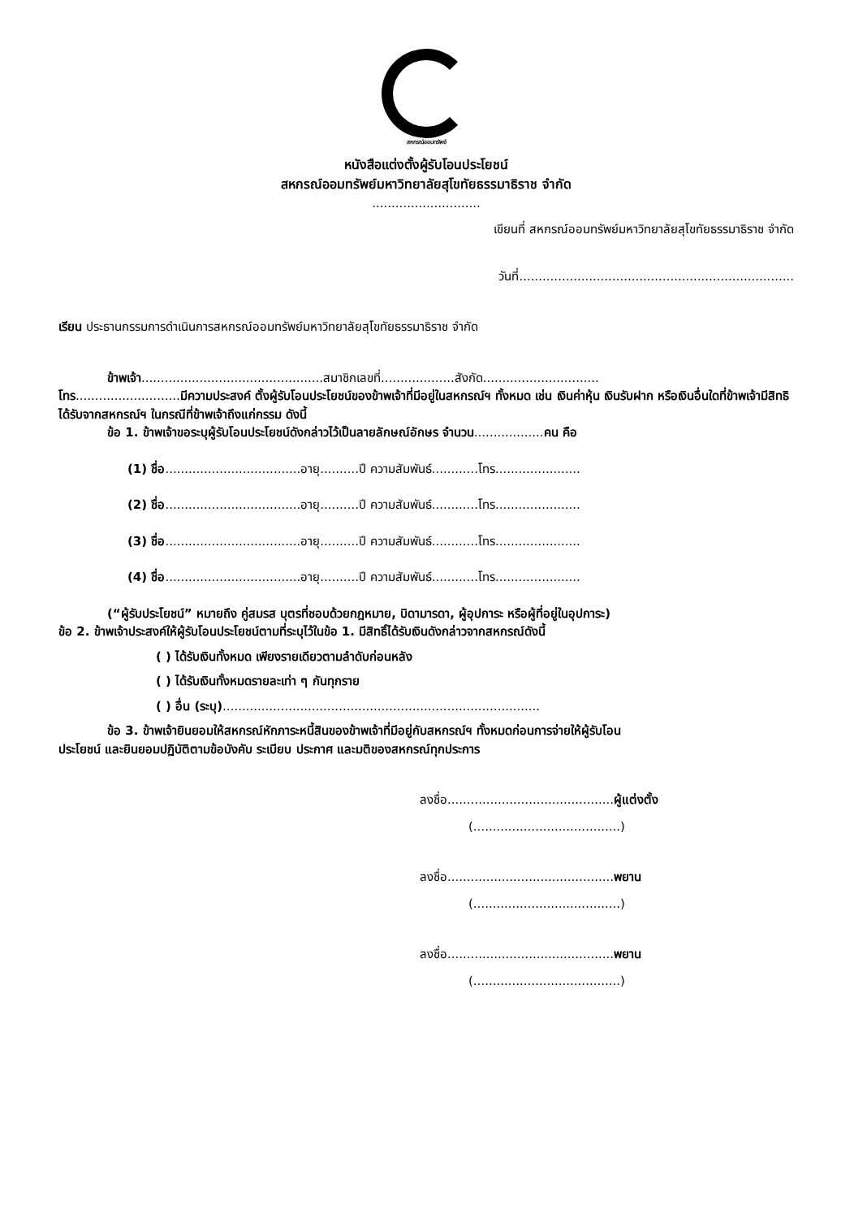สหกรณ์ออมทรัพย์
หนังสือแต่งตั้งผู้รับโอนประโยชน์
สหกรณ์ออมทรัพย์มหาวิทยาลัยสุโขทัยธรรมาธิราช จำกัด
............................
เขียนที่ สหกรณ์ออมทรัพย์มหาวิทยาลัยสุโขทัยธรรมาธิราช จำกัด
วันที่.......................................................................
เรียน ประธานกรรมการดำเนินการสหกรณ์ออมทรัพย์มหาวิทยาลัยสุโขทัยธรรมาธิราช จำกัด
ข้าพเจ้า...............................................สมาชิกเลขที่...................สังกัด..............................
โทร...........................มีความประสงค์ ตั้งผู้รับโอนประโยชน์ของข้าพเจ้าที่มีอยู่ในสหกรณ์ฯ ทั้งหมด เช่น เงินค่าหุ้น เงินรับฝาก หรือเงินอื่นใดที่ข้าพเจ้ามีสิทธิได้รับจากสหกรณ์ฯ ในกรณีที่ข้าพเจ้าถึงแก่กรรม ดังนี้
ข้อ 1. ข้าพเจ้าขอระบุผู้รับโอนประโยชน์ดังกล่าวไว้เป็นลายลักษณ์อักษร จำนวน..................คน คือ
(1) ชื่อ...................................อายุ..........ปี ความสัมพันธ์............โทร......................
(2) ชื่อ...................................อายุ..........ปี ความสัมพันธ์............โทร......................
(3) ชื่อ...................................อายุ..........ปี ความสัมพันธ์............โทร......................
(4) ชื่อ...................................อายุ..........ปี ความสัมพันธ์............โทร......................
(“ผู้รับประโยชน์” หมายถึง คู่สมรส บุตรที่ชอบด้วยกฎหมาย, บิดามารดา, ผู้อุปการะ หรือผู้ที่อยู่ในอุปการะ)
ข้อ 2. ข้าพเจ้าประสงค์ให้ผู้รับโอนประโยชน์ตามที่ระบุไว้ในข้อ 1. มีสิทธิ์ได้รับเงินดังกล่าวจากสหกรณ์ดังนี้
( ) ได้รับเงินทั้งหมด เพียงรายเดียวตามลำดับก่อนหลัง
( ) ได้รับเงินทั้งหมดรายละเท่า ๆ กันทุกราย
( ) อื่น (ระบุ)..................................................................................
ข้อ 3. ข้าพเจ้ายินยอมให้สหกรณ์หักภาระหนี้สินของข้าพเจ้าที่มีอยู่กับสหกรณ์ฯ ทั้งหมดก่อนการจ่ายให้ผู้รับโอน
ประโยชน์ และยินยอมปฏิบัติตามข้อบังคับ ระเบียบ ประกาศ และมติของสหกรณ์ทุกประการ
ลงชื่อ...........................................ผู้แต่งตั้ง
(......................................)
ลงชื่อ...........................................พยาน
(......................................)
ลงชื่อ...........................................พยาน
(......................................)